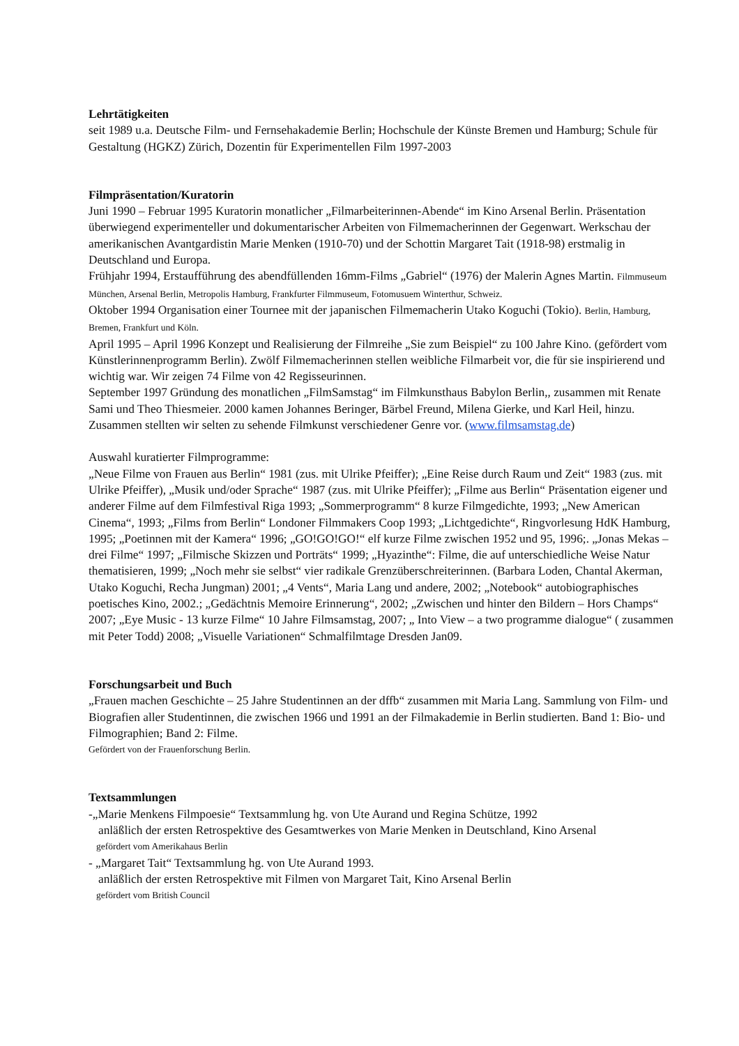Lehrtätigkeiten
seit 1989 u.a. Deutsche Film- und Fernsehakademie Berlin; Hochschule der Künste Bremen und Hamburg; Schule für Gestaltung (HGKZ) Zürich, Dozentin für Experimentellen Film 1997-2003
Filmpräsentation/Kuratorin
Juni 1990 – Februar 1995 Kuratorin monatlicher „Filmarbeiterinnen-Abende“ im Kino Arsenal Berlin. Präsentation überwiegend experimenteller und dokumentarischer Arbeiten von Filmemacherinnen der Gegenwart. Werkschau der amerikanischen Avantgardistin Marie Menken (1910-70) und der Schottin Margaret Tait (1918-98) erstmalig in Deutschland und Europa.
Frühjahr 1994, Erstaufführung des abendfüllenden 16mm-Films „Gabriel“ (1976) der Malerin Agnes Martin. Filmmuseum München, Arsenal Berlin, Metropolis Hamburg, Frankfurter Filmmuseum, Fotomusuem Winterthur, Schweiz.
Oktober 1994 Organisation einer Tournee mit der japanischen Filmemacherin Utako Koguchi (Tokio). Berlin, Hamburg, Bremen, Frankfurt und Köln.
April 1995 – April 1996 Konzept und Realisierung der Filmreihe „Sie zum Beispiel“ zu 100 Jahre Kino. (gefördert vom Künstlerinnenprogramm Berlin). Zwölf Filmemacherinnen stellen weibliche Filmarbeit vor, die für sie inspirierend und wichtig war. Wir zeigen 74 Filme von 42 Regisseurinnen.
September 1997 Gründung des monatlichen „FilmSamstag“ im Filmkunsthaus Babylon Berlin,, zusammen mit Renate Sami und Theo Thiesmeier. 2000 kamen Johannes Beringer, Bärbel Freund, Milena Gierke, und Karl Heil, hinzu. Zusammen stellten wir selten zu sehende Filmkunst verschiedener Genre vor. (www.filmsamstag.de)
Auswahl kuratierter Filmprogramme:
„Neue Filme von Frauen aus Berlin“ 1981 (zus. mit Ulrike Pfeiffer); „Eine Reise durch Raum und Zeit“ 1983 (zus. mit Ulrike Pfeiffer), „Musik und/oder Sprache“ 1987 (zus. mit Ulrike Pfeiffer); „Filme aus Berlin“ Präsentation eigener und anderer Filme auf dem Filmfestival Riga 1993; „Sommerprogramm“ 8 kurze Filmgedichte, 1993; „New American Cinema“, 1993; „Films from Berlin“ Londoner Filmmakers Coop 1993; „Lichtgedichte“, Ringvorlesung HdK Hamburg, 1995; „Poetinnen mit der Kamera“ 1996; „GO!GO!GO!“ elf kurze Filme zwischen 1952 und 95, 1996;. „Jonas Mekas – drei Filme“ 1997; „Filmische Skizzen und Porträts“ 1999; „Hyazinthe“: Filme, die auf unterschiedliche Weise Natur thematisieren, 1999; „Noch mehr sie selbst“ vier radikale Grenzüberschreiterinnen. (Barbara Loden, Chantal Akerman, Utako Koguchi, Recha Jungman) 2001; „4 Vents“, Maria Lang und andere, 2002; „Notebook“ autobiographisches poetisches Kino, 2002.; „Gedächtnis Memoire Erinnerung“, 2002; „Zwischen und hinter den Bildern – Hors Champs“ 2007; „Eye Music - 13 kurze Filme“ 10 Jahre Filmsamstag, 2007; „ Into View – a two programme dialogue“ ( zusammen mit Peter Todd) 2008; „Visuelle Variationen“ Schmalfilmtage Dresden Jan09.
Forschungsarbeit und Buch
„Frauen machen Geschichte – 25 Jahre Studentinnen an der dffb“ zusammen mit Maria Lang. Sammlung von Film- und Biografien aller Studentinnen, die zwischen 1966 und 1991 an der Filmakademie in Berlin studierten. Band 1: Bio- und Filmographien; Band 2: Filme.
Gefördert von der Frauenforschung Berlin.
Textsammlungen
-„Marie Menkens Filmpoesie“ Textsammlung hg. von Ute Aurand und Regina Schütze, 1992
anläßlich der ersten Retrospektive des Gesamtwerkes von Marie Menken in Deutschland, Kino Arsenal
gefördert vom Amerikahaus Berlin
- „Margaret Tait“ Textsammlung hg. von Ute Aurand 1993.
anläßlich der ersten Retrospektive mit Filmen von Margaret Tait, Kino Arsenal Berlin
gefördert vom British Council